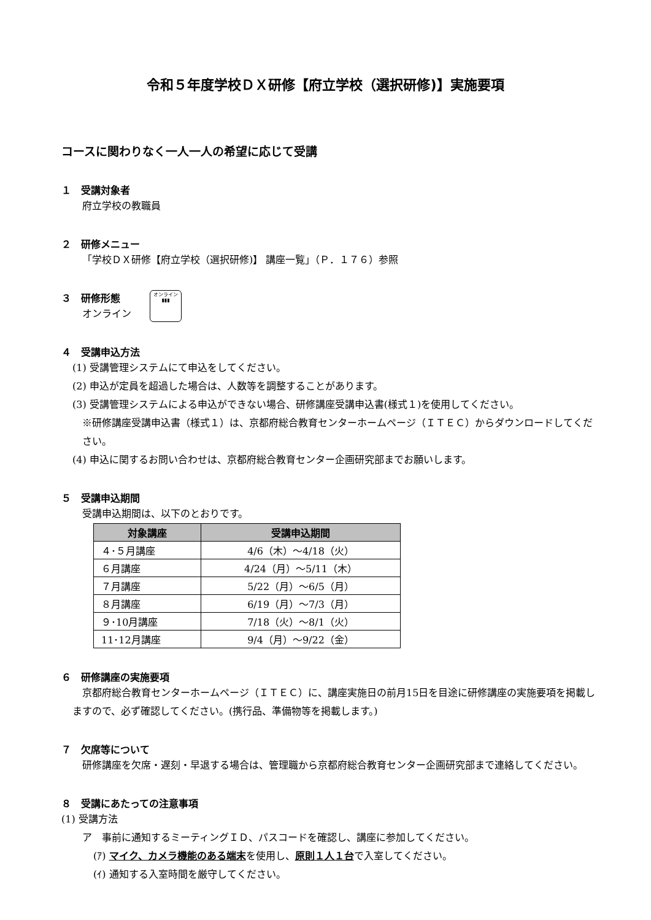令和５年度学校ＤＸ研修【府立学校（選択研修)】実施要項
コースに関わりなく一人一人の希望に応じて受講
１　受講対象者
府立学校の教職員
２　研修メニュー
「学校ＤＸ研修【府立学校（選択研修)】 講座一覧」（Ｐ．１７６）参照
３　研修形態
オンライン
オンライン
▮▮▮
４　受講申込方法
(1) 受講管理システムにて申込をしてください。
(2) 申込が定員を超過した場合は、人数等を調整することがあります。
(3) 受講管理システムによる申込ができない場合、研修講座受講申込書(様式１)を使用してください。
※研修講座受講申込書（様式１）は、京都府総合教育センターホームページ（ＩＴＥＣ）からダウンロードしてください。
(4) 申込に関するお問い合わせは、京都府総合教育センター企画研究部までお願いします。
５　受講申込期間
受講申込期間は、以下のとおりです。
| 対象講座 | 受講申込期間 |
| --- | --- |
| ４･５月講座 | 4/6（木）～4/18（火） |
| ６月講座 | 4/24（月）～5/11（木） |
| ７月講座 | 5/22（月）～6/5（月） |
| ８月講座 | 6/19（月）～7/3（月） |
| ９･10月講座 | 7/18（火）～8/1（火） |
| 11･12月講座 | 9/4（月）～9/22（金） |
６　研修講座の実施要項
　京都府総合教育センターホームページ（ＩＴＥＣ）に、講座実施日の前月15日を目途に研修講座の実施要項を掲載しますので、必ず確認してください。(携行品、準備物等を掲載します。)
７　欠席等について
　研修講座を欠席・遅刻・早退する場合は、管理職から京都府総合教育センター企画研究部まで連絡してください。
８　受講にあたっての注意事項
(1) 受講方法
ア　事前に通知するミーティングＩＤ、パスコードを確認し、講座に参加してください。
(ｱ) マイク、カメラ機能のある端末を使用し、原則１人１台で入室してください。
(ｲ) 通知する入室時間を厳守してください。